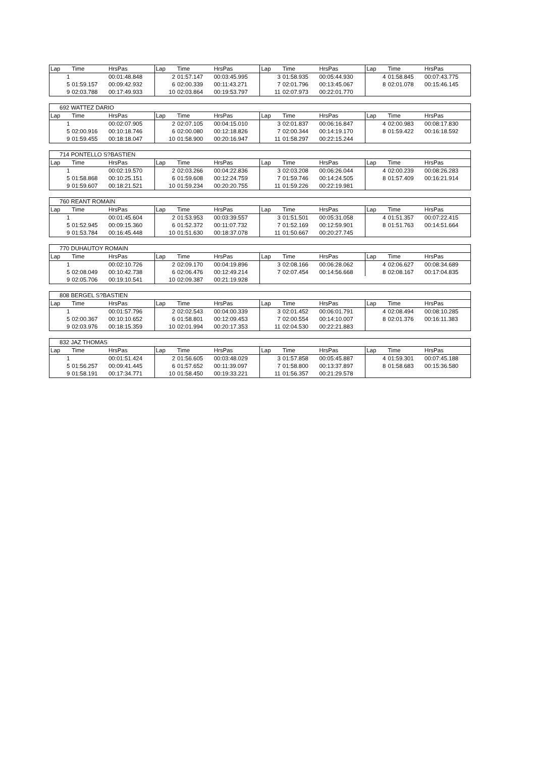| Lap | Time | HrsPas | Lap | Time | HrsPas | Lap | Time | HrsPas | Lap | Time | HrsPas |
| --- | --- | --- | --- | --- | --- | --- | --- | --- | --- | --- | --- |
| 1 | | 00:01:48.848 | 2 | 01:57.147 | 00:03:45.995 | 3 | 01:58.935 | 00:05:44.930 | 4 | 01:58.845 | 00:07:43.775 |
| 5 | 01:59.157 | 00:09:42.932 | 6 | 02:00.339 | 00:11:43.271 | 7 | 02:01.796 | 00:13:45.067 | 8 | 02:01.078 | 00:15:46.145 |
| 9 | 02:03.788 | 00:17:49.933 | 10 | 02:03.864 | 00:19:53.797 | 11 | 02:07.973 | 00:22:01.770 | | | |
| 692 WATTEZ DARIO | | | | | | | | | | | |
| Lap | Time | HrsPas | Lap | Time | HrsPas | Lap | Time | HrsPas | Lap | Time | HrsPas |
| 1 | | 00:02:07.905 | 2 | 02:07.105 | 00:04:15.010 | 3 | 02:01.837 | 00:06:16.847 | 4 | 02:00.983 | 00:08:17.830 |
| 5 | 02:00.916 | 00:10:18.746 | 6 | 02:00.080 | 00:12:18.826 | 7 | 02:00.344 | 00:14:19.170 | 8 | 01:59.422 | 00:16:18.592 |
| 9 | 01:59.455 | 00:18:18.047 | 10 | 01:58.900 | 00:20:16.947 | 11 | 01:58.297 | 00:22:15.244 | | | |
| 714 PONTELLO S?BASTIEN | | | | | | | | | | | |
| Lap | Time | HrsPas | Lap | Time | HrsPas | Lap | Time | HrsPas | Lap | Time | HrsPas |
| 1 | | 00:02:19.570 | 2 | 02:03.266 | 00:04:22.836 | 3 | 02:03.208 | 00:06:26.044 | 4 | 02:00.239 | 00:08:26.283 |
| 5 | 01:58.868 | 00:10:25.151 | 6 | 01:59.608 | 00:12:24.759 | 7 | 01:59.746 | 00:14:24.505 | 8 | 01:57.409 | 00:16:21.914 |
| 9 | 01:59.607 | 00:18:21.521 | 10 | 01:59.234 | 00:20:20.755 | 11 | 01:59.226 | 00:22:19.981 | | | |
| 760 REANT ROMAIN | | | | | | | | | | | |
| Lap | Time | HrsPas | Lap | Time | HrsPas | Lap | Time | HrsPas | Lap | Time | HrsPas |
| 1 | | 00:01:45.604 | 2 | 01:53.953 | 00:03:39.557 | 3 | 01:51.501 | 00:05:31.058 | 4 | 01:51.357 | 00:07:22.415 |
| 5 | 01:52.945 | 00:09:15.360 | 6 | 01:52.372 | 00:11:07.732 | 7 | 01:52.169 | 00:12:59.901 | 8 | 01:51.763 | 00:14:51.664 |
| 9 | 01:53.784 | 00:16:45.448 | 10 | 01:51.630 | 00:18:37.078 | 11 | 01:50.667 | 00:20:27.745 | | | |
| 770 DUHAUTOY ROMAIN | | | | | | | | | | | |
| Lap | Time | HrsPas | Lap | Time | HrsPas | Lap | Time | HrsPas | Lap | Time | HrsPas |
| 1 | | 00:02:10.726 | 2 | 02:09.170 | 00:04:19.896 | 3 | 02:08.166 | 00:06:28.062 | 4 | 02:06.627 | 00:08:34.689 |
| 5 | 02:08.049 | 00:10:42.738 | 6 | 02:06.476 | 00:12:49.214 | 7 | 02:07.454 | 00:14:56.668 | 8 | 02:08.167 | 00:17:04.835 |
| 9 | 02:05.706 | 00:19:10.541 | 10 | 02:09.387 | 00:21:19.928 | | | | | | |
| 808 BERGEL S?BASTIEN | | | | | | | | | | | |
| Lap | Time | HrsPas | Lap | Time | HrsPas | Lap | Time | HrsPas | Lap | Time | HrsPas |
| 1 | | 00:01:57.796 | 2 | 02:02.543 | 00:04:00.339 | 3 | 02:01.452 | 00:06:01.791 | 4 | 02:08.494 | 00:08:10.285 |
| 5 | 02:00.367 | 00:10:10.652 | 6 | 01:58.801 | 00:12:09.453 | 7 | 02:00.554 | 00:14:10.007 | 8 | 02:01.376 | 00:16:11.383 |
| 9 | 02:03.976 | 00:18:15.359 | 10 | 02:01.994 | 00:20:17.353 | 11 | 02:04.530 | 00:22:21.883 | | | |
| 832 JAZ THOMAS | | | | | | | | | | | |
| Lap | Time | HrsPas | Lap | Time | HrsPas | Lap | Time | HrsPas | Lap | Time | HrsPas |
| 1 | | 00:01:51.424 | 2 | 01:56.605 | 00:03:48.029 | 3 | 01:57.858 | 00:05:45.887 | 4 | 01:59.301 | 00:07:45.188 |
| 5 | 01:56.257 | 00:09:41.445 | 6 | 01:57.652 | 00:11:39.097 | 7 | 01:58.800 | 00:13:37.897 | 8 | 01:58.683 | 00:15:36.580 |
| 9 | 01:58.191 | 00:17:34.771 | 10 | 01:58.450 | 00:19:33.221 | 11 | 01:56.357 | 00:21:29.578 | | | |